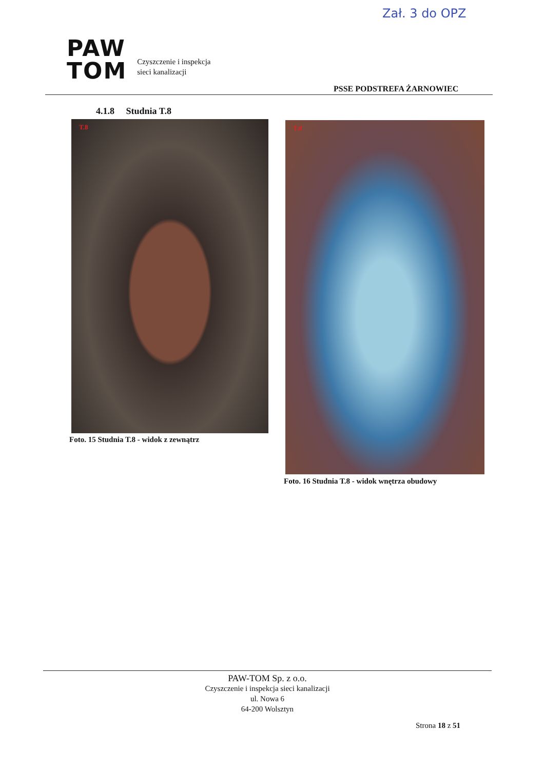Zał. 3 do OPZ
PAW
TOM
Czyszczenie i inspekcja
sieci kanalizacji
PSSE PODSTREFA ŻARNOWIEC
4.1.8 Studnia T.8
T.8
Foto. 15 Studnia T.8 - widok z zewnątrz
T.8
Foto. 16 Studnia T.8 - widok wnętrza obudowy
PAW-TOM Sp. z o.o.
Czyszczenie i inspekcja sieci kanalizacji
ul. Nowa 6
64-200 Wolsztyn
Strona 18 z 51